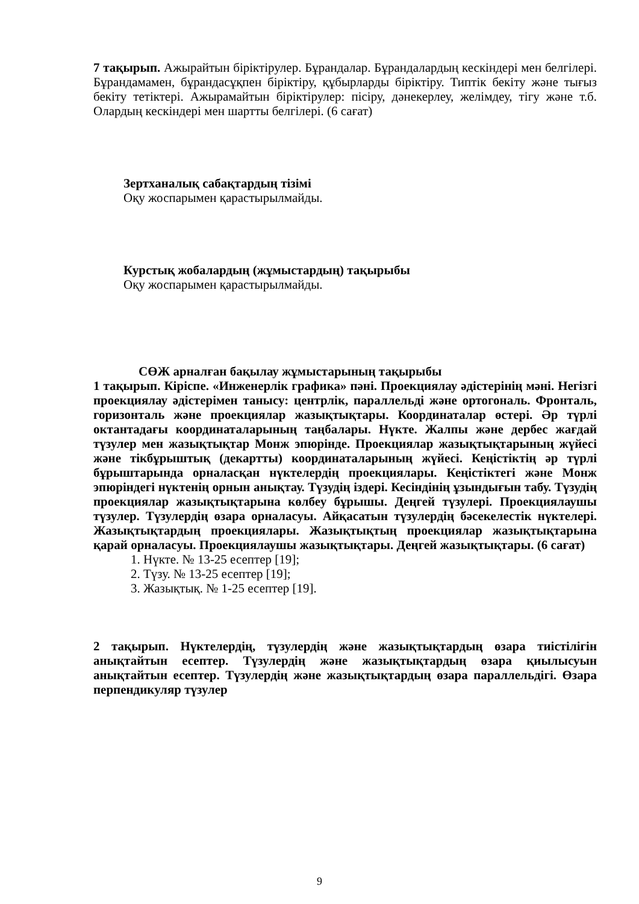7 тақырып. Ажырайтын біріктірулер. Бұрандалар. Бұрандалардың кескіндері мен белгілері. Бұрандамамен, бұрандасұқпен біріктіру, құбырларды біріктіру. Типтік бекіту және тығыз бекіту тетіктері. Ажырамайтын біріктірулер: пісіру, дәнекерлеу, желімдеу, тігу және т.б. Олардың кескіндері мен шартты белгілері. (6 сағат)
Зертханалық сабақтардың тізімі
Оқу жоспарымен қарастырылмайды.
Курстық жобалардың (жұмыстардың) тақырыбы
Оқу жоспарымен қарастырылмайды.
СӨЖ арналған бақылау жұмыстарының тақырыбы
1 тақырып. Кіріспе. «Инженерлік графика» пәні. Проекциялау әдістерінің мәні. Негізгі проекциялау әдістерімен танысу: центрлік, параллельді және ортогональ. Фронталь, горизонталь және проекциялар жазықтықтары. Координаталар өстері. Әр түрлі октантадағы координаталарының таңбалары. Нүкте. Жалпы және дербес жағдай түзулер мен жазықтықтар Монж эпюрінде. Проекциялар жазықтықтарының жүйесі және тікбұрыштық (декартты) координаталарының жүйесі. Кеңістіктің әр түрлі бұрыштарында орналасқан нүктелердің проекциялары. Кеңістіктегі және Монж эпюріндегі нүктенің орнын анықтау. Түзудің іздері. Кесіндінің ұзындығын табу. Түзудің проекциялар жазықтықтарына көлбеу бұрышы. Деңгей түзулері. Проекциялаушы түзулер. Түзулердің өзара орналасуы. Айқасатын түзулердің бәсекелестік нүктелері. Жазықтықтардың проекциялары. Жазықтықтың проекциялар жазықтықтарына қарай орналасуы. Проекциялаушы жазықтықтары. Деңгей жазықтықтары. (6 сағат)
1. Нүкте. № 13-25 есептер [19];
2. Түзу. № 13-25 есептер [19];
3. Жазықтық. № 1-25 есептер [19].
2 тақырып. Нүктелердің, түзулердің және жазықтықтардың өзара тиістілігін анықтайтын есептер. Түзулердің және жазықтықтардың өзара қиылысуын анықтайтын есептер. Түзулердің және жазықтықтардың өзара параллельдігі. Өзара перпендикуляр түзулер
9